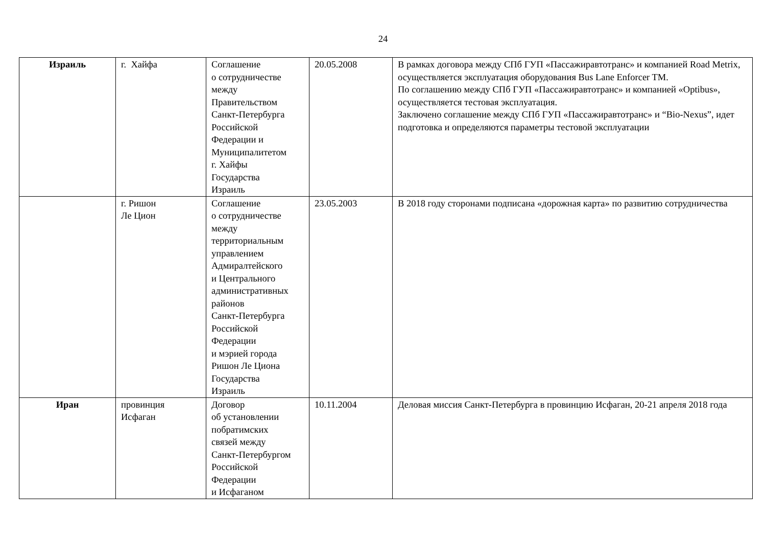24
| Израиль | г. Хайфа | Соглашение о сотрудничестве между Правительством Санкт-Петербурга Российской Федерации и Муниципалитетом г. Хайфы Государства Израиль | 20.05.2008 | В рамках договора между СПб ГУП «Пассажиравтотранс» и компанией Road Metrix, осуществляется эксплуатация оборудования Bus Lane Enforcer TM. По соглашению между СПб ГУП «Пассажиравтотранс» и компанией «Optibus», осуществляется тестовая эксплуатация. Заключено соглашение между СПб ГУП «Пассажиравтотранс» и “Bio-Nexus”, идет подготовка и определяются параметры тестовой эксплуатации |
| | г. Ришон Ле Цион | Соглашение о сотрудничестве между территориальным управлением Адмиралтейского и Центрального административных районов Санкт-Петербурга Российской Федерации и мэрией города Ришон Ле Циона Государства Израиль | 23.05.2003 | В 2018 году сторонами подписана «дорожная карта» по развитию сотрудничества |
| Иран | провинция Исфаган | Договор об установлении побратимских связей между Санкт-Петербургом Российской Федерации и Исфаганом | 10.11.2004 | Деловая миссия Санкт-Петербурга в провинцию Исфаган, 20-21 апреля 2018 года |